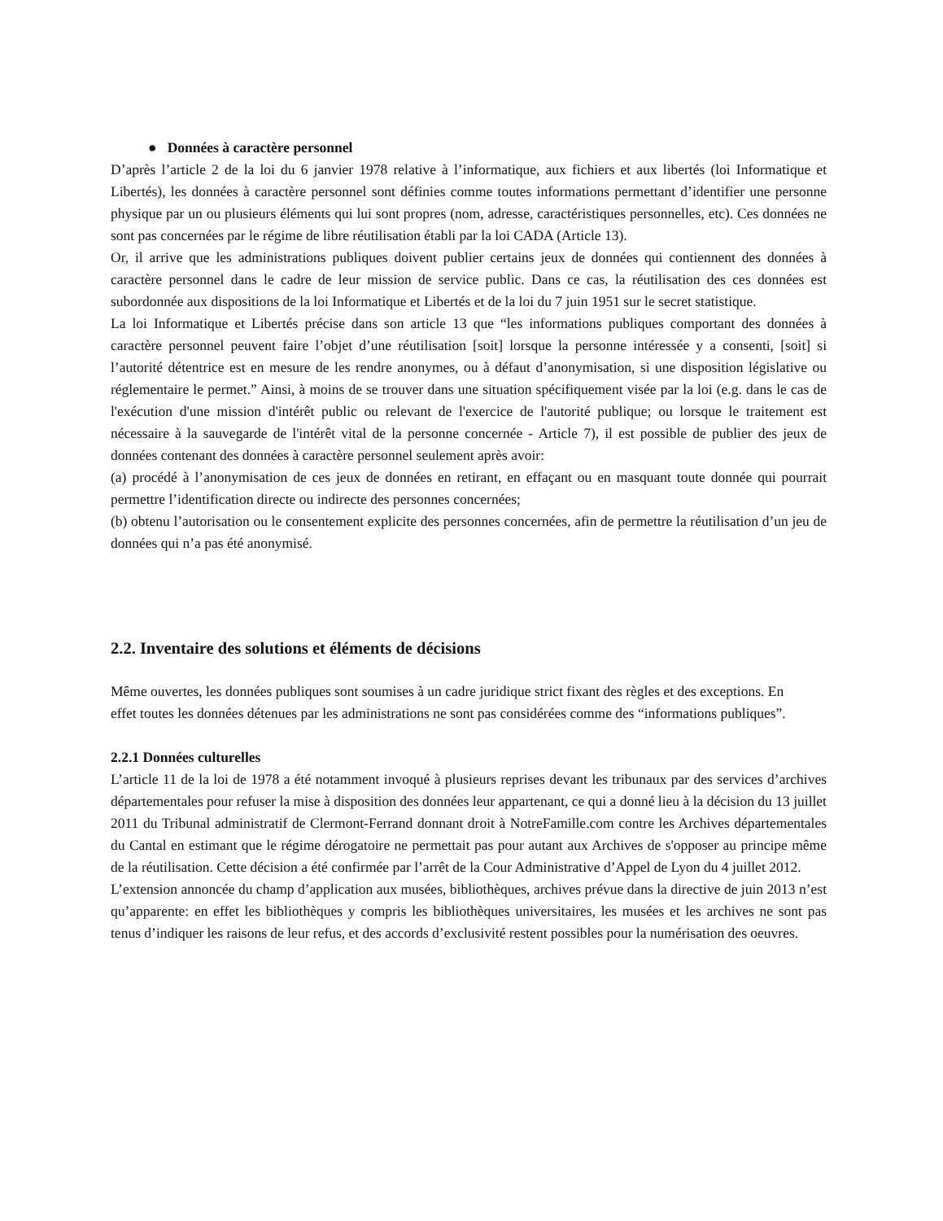● Données à caractère personnel
D’après l’article 2 de la loi du 6 janvier 1978 relative à l’informatique, aux fichiers et aux libertés (loi Informatique et Libertés), les données à caractère personnel sont définies comme toutes informations permettant d’identifier une personne physique par un ou plusieurs éléments qui lui sont propres (nom, adresse, caractéristiques personnelles, etc). Ces données ne sont pas concernées par le régime de libre réutilisation établi par la loi CADA (Article 13).
Or, il arrive que les administrations publiques doivent publier certains jeux de données qui contiennent des données à caractère personnel dans le cadre de leur mission de service public. Dans ce cas, la réutilisation des ces données est subordonnée aux dispositions de la loi Informatique et Libertés et de la loi du 7 juin 1951 sur le secret statistique.
La loi Informatique et Libertés précise dans son article 13 que “les informations publiques comportant des données à caractère personnel peuvent faire l’objet d’une réutilisation [soit] lorsque la personne intéressée y a consenti, [soit] si l’autorité détentrice est en mesure de les rendre anonymes, ou à défaut d’anonymisation, si une disposition législative ou réglementaire le permet.” Ainsi, à moins de se trouver dans une situation spécifiquement visée par la loi (e.g. dans le cas de l'exécution d'une mission d'intérêt public ou relevant de l'exercice de l'autorité publique; ou lorsque le traitement est nécessaire à la sauvegarde de l'intérêt vital de la personne concernée - Article 7), il est possible de publier des jeux de données contenant des données à caractère personnel seulement après avoir:
(a) procédé à l’anonymisation de ces jeux de données en retirant, en effaçant ou en masquant toute donnée qui pourrait permettre l’identification directe ou indirecte des personnes concernées;
(b) obtenu l’autorisation ou le consentement explicite des personnes concernées, afin de permettre la réutilisation d’un jeu de données qui n’a pas été anonymisé.
2.2. Inventaire des solutions et éléments de décisions
Même ouvertes, les données publiques sont soumises à un cadre juridique strict fixant des règles et des exceptions. En effet toutes les données détenues par les administrations ne sont pas considérées comme des “informations publiques”.
2.2.1 Données culturelles
L’article 11 de la loi de 1978 a été notamment invoqué à plusieurs reprises devant les tribunaux par des services d’archives départementales pour refuser la mise à disposition des données leur appartenant, ce qui a donné lieu à la décision du 13 juillet 2011 du Tribunal administratif de Clermont-Ferrand donnant droit à NotreFamille.com contre les Archives départementales du Cantal en estimant que le régime dérogatoire ne permettait pas pour autant aux Archives de s'opposer au principe même de la réutilisation. Cette décision a été confirmée par l’arrêt de la Cour Administrative d’Appel de Lyon du 4 juillet 2012.
L’extension annoncée du champ d’application aux musées, bibliothèques, archives prévue dans la directive de juin 2013 n’est qu’apparente: en effet les bibliothèques y compris les bibliothèques universitaires, les musées et les archives ne sont pas tenus d’indiquer les raisons de leur refus, et des accords d’exclusivité restent possibles pour la numérisation des oeuvres.